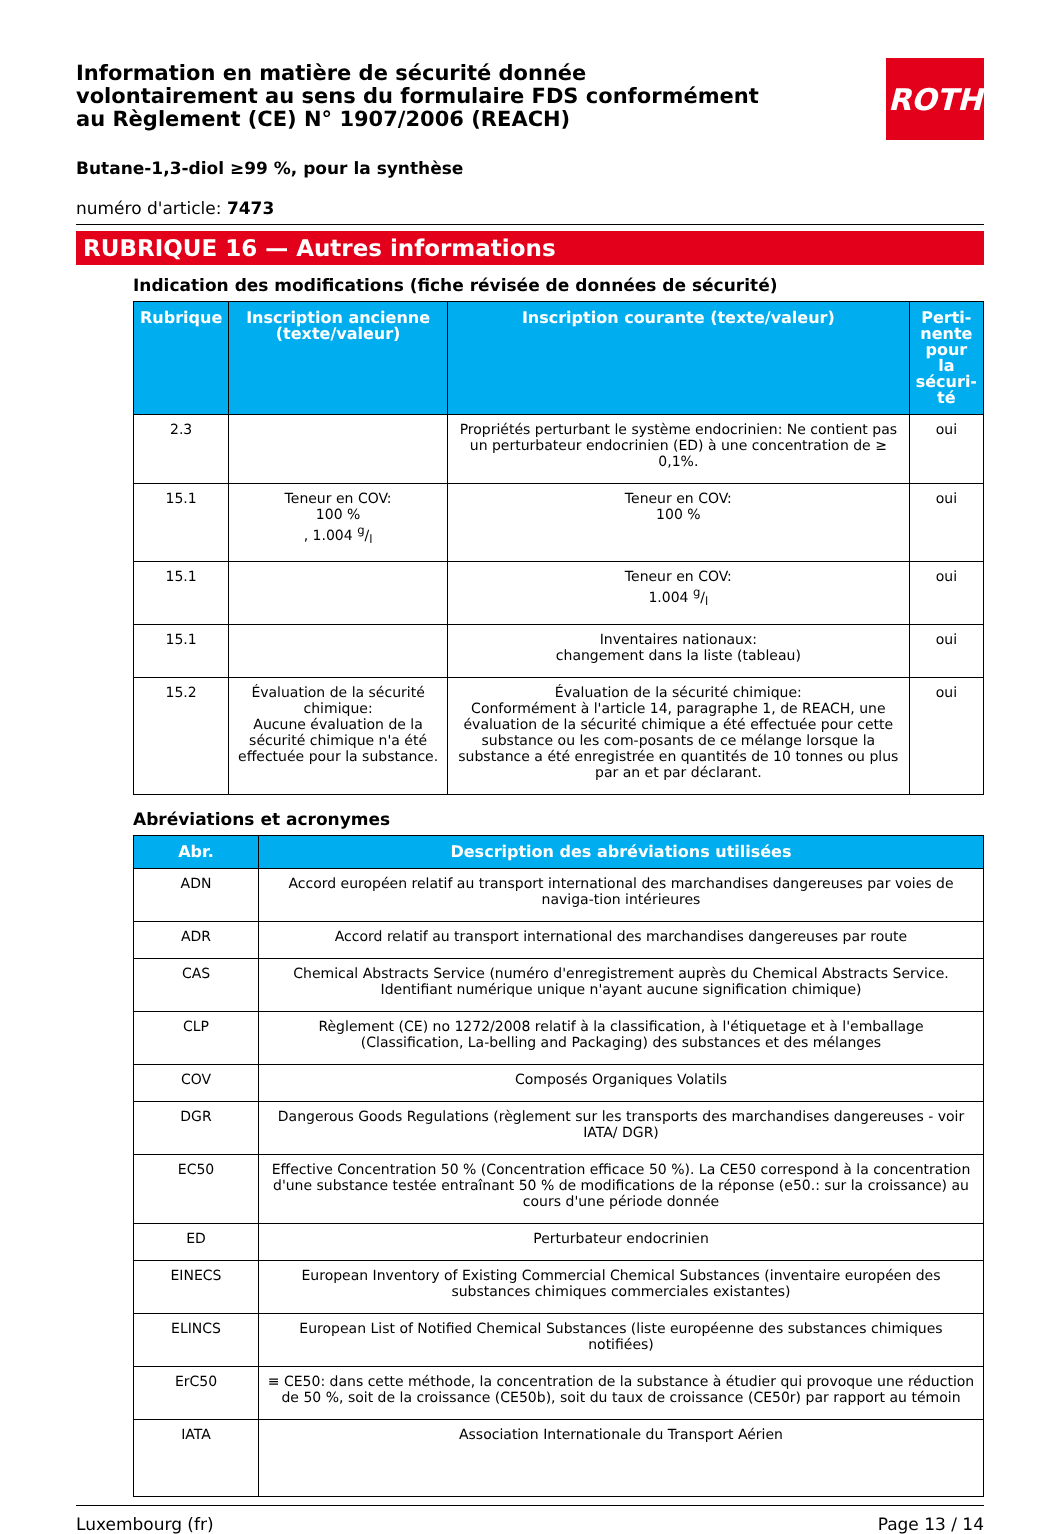Information en matière de sécurité donnée
volontairement au sens du formulaire FDS conformément
au Règlement (CE) N° 1907/2006 (REACH)
ROTH
Butane-1,3-diol ≥99 %, pour la synthèse
numéro d'article: 7473
RUBRIQUE 16 — Autres informations
Indication des modifications (fiche révisée de données de sécurité)
| Rubrique | Inscription ancienne (texte/valeur) | Inscription courante (texte/valeur) | Perti- nente pour la sécuri- té |
| --- | --- | --- | --- |
| 2.3 | | Propriétés perturbant le système endocrinien: Ne contient pas un perturbateur endocrinien (ED) à une concentration de ≥ 0,1%. | oui |
| 15.1 | Teneur en COV: 100 % , 1.004 g/l | Teneur en COV: 100 % | oui |
| 15.1 | | Teneur en COV: 1.004 g/l | oui |
| 15.1 | | Inventaires nationaux: changement dans la liste (tableau) | oui |
| 15.2 | Évaluation de la sécurité chimique: Aucune évaluation de la sécurité chimique n'a été effectuée pour la substance. | Évaluation de la sécurité chimique: Conformément à l'article 14, paragraphe 1, de REACH, une évaluation de la sécurité chimique a été effectuée pour cette substance ou les com-posants de ce mélange lorsque la substance a été enregistrée en quantités de 10 tonnes ou plus par an et par déclarant. | oui |
Abréviations et acronymes
| Abr. | Description des abréviations utilisées |
| --- | --- |
| ADN | Accord européen relatif au transport international des marchandises dangereuses par voies de naviga-tion intérieures |
| ADR | Accord relatif au transport international des marchandises dangereuses par route |
| CAS | Chemical Abstracts Service (numéro d'enregistrement auprès du Chemical Abstracts Service. Identifiant numérique unique n'ayant aucune signification chimique) |
| CLP | Règlement (CE) no 1272/2008 relatif à la classification, à l'étiquetage et à l'emballage (Classification, La-belling and Packaging) des substances et des mélanges |
| COV | Composés Organiques Volatils |
| DGR | Dangerous Goods Regulations (règlement sur les transports des marchandises dangereuses - voir IATA/ DGR) |
| EC50 | Effective Concentration 50 % (Concentration efficace 50 %). La CE50 correspond à la concentration d'une substance testée entraînant 50 % de modifications de la réponse (e50.: sur la croissance) au cours d'une période donnée |
| ED | Perturbateur endocrinien |
| EINECS | European Inventory of Existing Commercial Chemical Substances (inventaire européen des substances chimiques commerciales existantes) |
| ELINCS | European List of Notified Chemical Substances (liste européenne des substances chimiques notifiées) |
| ErC50 | ≡ CE50: dans cette méthode, la concentration de la substance à étudier qui provoque une réduction de 50 %, soit de la croissance (CE50b), soit du taux de croissance (CE50r) par rapport au témoin |
| IATA | Association Internationale du Transport Aérien |
Luxembourg (fr) Page 13 / 14